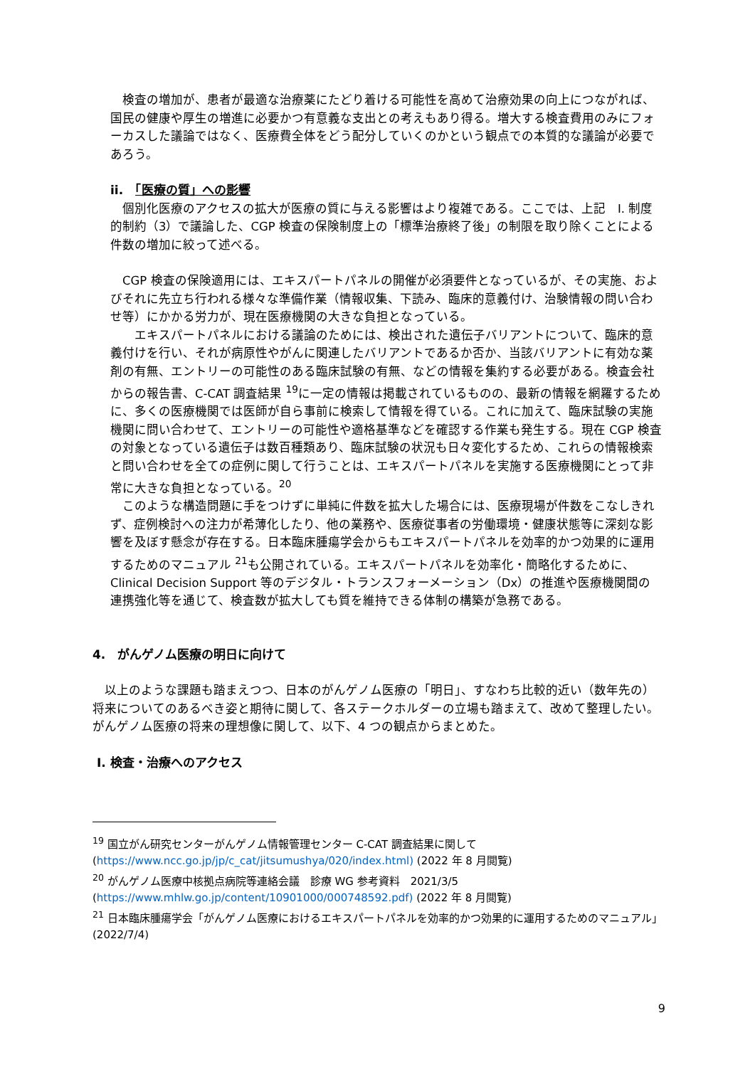検査の増加が、患者が最適な治療薬にたどり着ける可能性を高めて治療効果の向上につながれば、国民の健康や厚生の増進に必要かつ有意義な支出との考えもあり得る。増大する検査費用のみにフォーカスした議論ではなく、医療費全体をどう配分していくのかという観点での本質的な議論が必要であろう。
ii.　「医療の質」への影響
　個別化医療のアクセスの拡大が医療の質に与える影響はより複雑である。ここでは、上記　I. 制度的制約（3）で議論した、CGP 検査の保険制度上の「標準治療終了後」の制限を取り除くことによる件数の増加に絞って述べる。
　CGP 検査の保険適用には、エキスパートパネルの開催が必須要件となっているが、その実施、およびそれに先立ち行われる様々な準備作業（情報収集、下読み、臨床的意義付け、治験情報の問い合わせ等）にかかる労力が、現在医療機関の大きな負担となっている。
　　エキスパートパネルにおける議論のためには、検出された遺伝子バリアントについて、臨床的意義付けを行い、それが病原性やがんに関連したバリアントであるか否か、当該バリアントに有効な薬剤の有無、エントリーの可能性のある臨床試験の有無、などの情報を集約する必要がある。検査会社からの報告書、C-CAT 調査結果 <sup>19</sup>に一定の情報は掲載されているものの、最新の情報を網羅するために、多くの医療機関では医師が自ら事前に検索して情報を得ている。これに加えて、臨床試験の実施機関に問い合わせて、エントリーの可能性や適格基準などを確認する作業も発生する。現在 CGP 検査の対象となっている遺伝子は数百種類あり、臨床試験の状況も日々変化するため、これらの情報検索と問い合わせを全ての症例に関して行うことは、エキスパートパネルを実施する医療機関にとって非常に大きな負担となっている。<sup>20</sup>
　このような構造問題に手をつけずに単純に件数を拡大した場合には、医療現場が件数をこなしきれず、症例検討への注力が希薄化したり、他の業務や、医療従事者の労働環境・健康状態等に深刻な影響を及ぼす懸念が存在する。日本臨床腫瘍学会からもエキスパートパネルを効率的かつ効果的に運用するためのマニュアル <sup>21</sup>も公開されている。エキスパートパネルを効率化・簡略化するために、Clinical Decision Support 等のデジタル・トランスフォーメーション（Dx）の推進や医療機関間の連携強化等を通じて、検査数が拡大しても質を維持できる体制の構築が急務である。
4.　がんゲノム医療の明日に向けて
　以上のような課題も踏まえつつ、日本のがんゲノム医療の「明日」、すなわち比較的近い（数年先の）将来についてのあるべき姿と期待に関して、各ステークホルダーの立場も踏まえて、改めて整理したい。がんゲノム医療の将来の理想像に関して、以下、4 つの観点からまとめた。
I. 検査・治療へのアクセス
<sup>19</sup> 国立がん研究センターがんゲノム情報管理センター C-CAT 調査結果に関して (https://www.ncc.go.jp/jp/c_cat/jitsumushya/020/index.html) (2022 年 8 月閲覧)
<sup>20</sup> がんゲノム医療中核拠点病院等連絡会議　診療 WG 参考資料　2021/3/5
(https://www.mhlw.go.jp/content/10901000/000748592.pdf) (2022 年 8 月閲覧)
<sup>21</sup> 日本臨床腫瘍学会「がんゲノム医療におけるエキスパートパネルを効率的かつ効果的に運用するためのマニュアル」(2022/7/4)
9